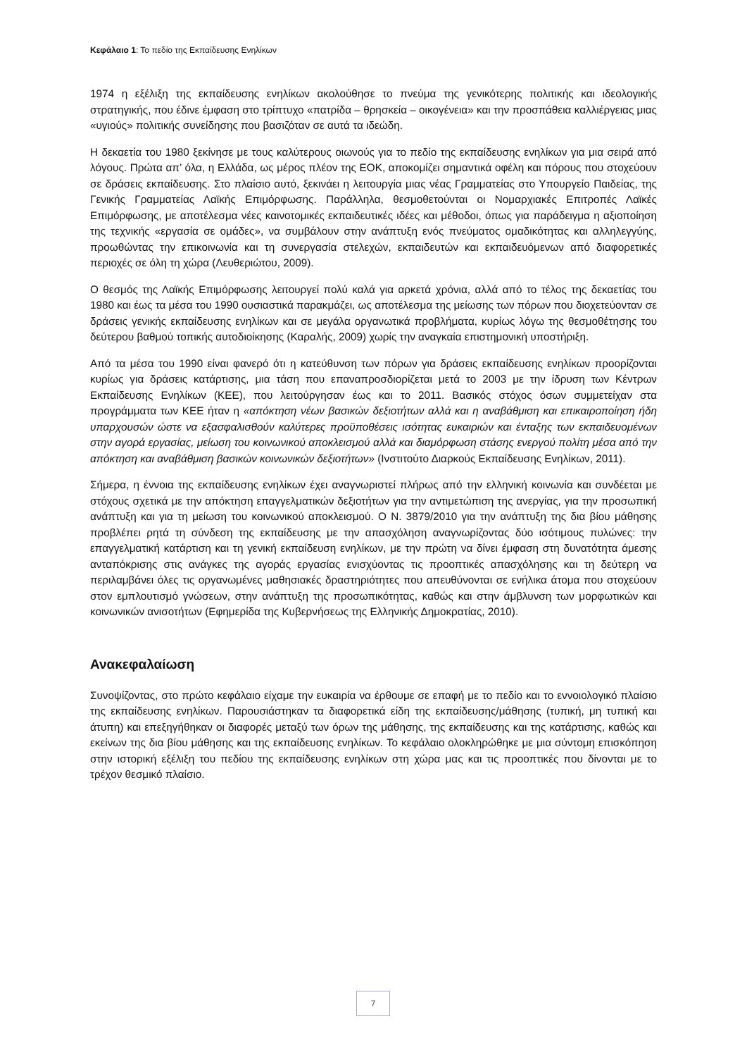Κεφάλαιο 1: Το πεδίο της Εκπαίδευσης Ενηλίκων
1974 η εξέλιξη της εκπαίδευσης ενηλίκων ακολούθησε το πνεύμα της γενικότερης πολιτικής και ιδεολογικής στρατηγικής, που έδινε έμφαση στο τρίπτυχο «πατρίδα – θρησκεία – οικογένεια» και την προσπάθεια καλλιέργειας μιας «υγιούς» πολιτικής συνείδησης που βασιζόταν σε αυτά τα ιδεώδη.
Η δεκαετία του 1980 ξεκίνησε με τους καλύτερους οιωνούς για το πεδίο της εκπαίδευσης ενηλίκων για μια σειρά από λόγους. Πρώτα απ’ όλα, η Ελλάδα, ως μέρος πλέον της ΕΟΚ, αποκομίζει σημαντικά οφέλη και πόρους που στοχεύουν σε δράσεις εκπαίδευσης. Στο πλαίσιο αυτό, ξεκινάει η λειτουργία μιας νέας Γραμματείας στο Υπουργείο Παιδείας, της Γενικής Γραμματείας Λαϊκής Επιμόρφωσης. Παράλληλα, θεσμοθετούνται οι Νομαρχιακές Επιτροπές Λαϊκές Επιμόρφωσης, με αποτέλεσμα νέες καινοτομικές εκπαιδευτικές ιδέες και μέθοδοι, όπως για παράδειγμα η αξιοποίηση της τεχνικής «εργασία σε ομάδες», να συμβάλουν στην ανάπτυξη ενός πνεύματος ομαδικότητας και αλληλεγγύης, προωθώντας την επικοινωνία και τη συνεργασία στελεχών, εκπαιδευτών και εκπαιδευόμενων από διαφορετικές περιοχές σε όλη τη χώρα (Λευθεριώτου, 2009).
Ο θεσμός της Λαϊκής Επιμόρφωσης λειτουργεί πολύ καλά για αρκετά χρόνια, αλλά από το τέλος της δεκαετίας του 1980 και έως τα μέσα του 1990 ουσιαστικά παρακμάζει, ως αποτέλεσμα της μείωσης των πόρων που διοχετεύονταν σε δράσεις γενικής εκπαίδευσης ενηλίκων και σε μεγάλα οργανωτικά προβλήματα, κυρίως λόγω της θεσμοθέτησης του δεύτερου βαθμού τοπικής αυτοδιοίκησης (Καραλής, 2009) χωρίς την αναγκαία επιστημονική υποστήριξη.
Από τα μέσα του 1990 είναι φανερό ότι η κατεύθυνση των πόρων για δράσεις εκπαίδευσης ενηλίκων προορίζονται κυρίως για δράσεις κατάρτισης, μια τάση που επαναπροσδιορίζεται μετά το 2003 με την ίδρυση των Κέντρων Εκπαίδευσης Ενηλίκων (ΚΕΕ), που λειτούργησαν έως και το 2011. Βασικός στόχος όσων συμμετείχαν στα προγράμματα των ΚΕΕ ήταν η «απόκτηση νέων βασικών δεξιοτήτων αλλά και η αναβάθμιση και επικαιροποίηση ήδη υπαρχουσών ώστε να εξασφαλισθούν καλύτερες προϋποθέσεις ισότητας ευκαιριών και ένταξης των εκπαιδευομένων στην αγορά εργασίας, μείωση του κοινωνικού αποκλεισμού αλλά και διαμόρφωση στάσης ενεργού πολίτη μέσα από την απόκτηση και αναβάθμιση βασικών κοινωνικών δεξιοτήτων» (Ινστιτούτο Διαρκούς Εκπαίδευσης Ενηλίκων, 2011).
Σήμερα, η έννοια της εκπαίδευσης ενηλίκων έχει αναγνωριστεί πλήρως από την ελληνική κοινωνία και συνδέεται με στόχους σχετικά με την απόκτηση επαγγελματικών δεξιοτήτων για την αντιμετώπιση της ανεργίας, για την προσωπική ανάπτυξη και για τη μείωση του κοινωνικού αποκλεισμού. Ο Ν. 3879/2010 για την ανάπτυξη της δια βίου μάθησης προβλέπει ρητά τη σύνδεση της εκπαίδευσης με την απασχόληση αναγνωρίζοντας δύο ισότιμους πυλώνες: την επαγγελματική κατάρτιση και τη γενική εκπαίδευση ενηλίκων, με την πρώτη να δίνει έμφαση στη δυνατότητα άμεσης ανταπόκρισης στις ανάγκες της αγοράς εργασίας ενισχύοντας τις προοπτικές απασχόλησης και τη δεύτερη να περιλαμβάνει όλες τις οργανωμένες μαθησιακές δραστηριότητες που απευθύνονται σε ενήλικα άτομα που στοχεύουν στον εμπλουτισμό γνώσεων, στην ανάπτυξη της προσωπικότητας, καθώς και στην άμβλυνση των μορφωτικών και κοινωνικών ανισοτήτων (Εφημερίδα της Κυβερνήσεως της Ελληνικής Δημοκρατίας, 2010).
Ανακεφαλαίωση
Συνοψίζοντας, στο πρώτο κεφάλαιο είχαμε την ευκαιρία να έρθουμε σε επαφή με το πεδίο και το εννοιολογικό πλαίσιο της εκπαίδευσης ενηλίκων. Παρουσιάστηκαν τα διαφορετικά είδη της εκπαίδευσης/μάθησης (τυπική, μη τυπική και άτυπη) και επεξηγήθηκαν οι διαφορές μεταξύ των όρων της μάθησης, της εκπαίδευσης και της κατάρτισης, καθώς και εκείνων της δια βίου μάθησης και της εκπαίδευσης ενηλίκων. Το κεφάλαιο ολοκληρώθηκε με μια σύντομη επισκόπηση στην ιστορική εξέλιξη του πεδίου της εκπαίδευσης ενηλίκων στη χώρα μας και τις προοπτικές που δίνονται με το τρέχον θεσμικό πλαίσιο.
7